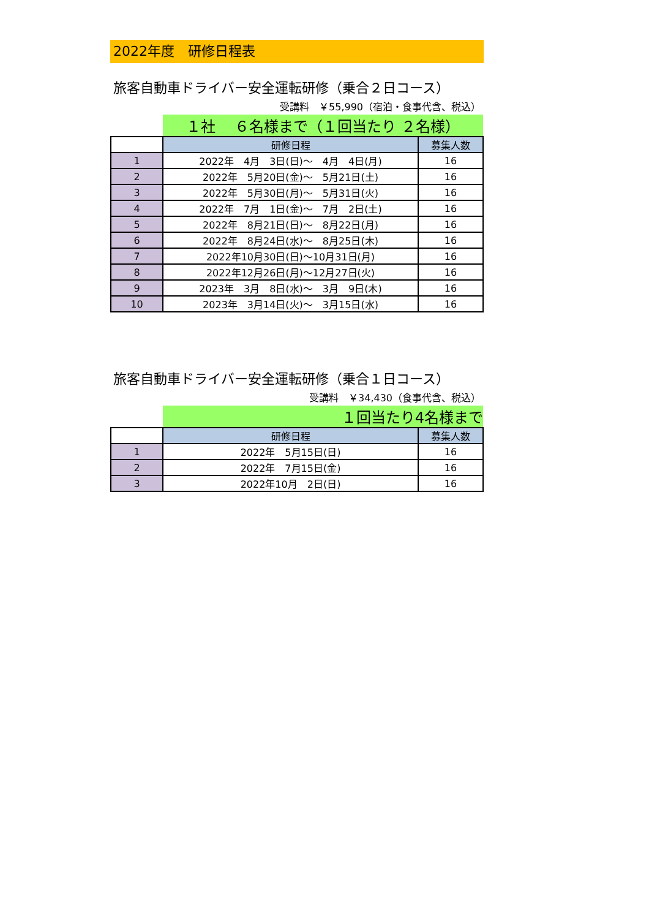2022年度　研修日程表
旅客自動車ドライバー安全運転研修（乗合２日コース）
受講料　￥55,990（宿泊・食事代含、税込）
| | １社 ６名様まで（１回当たり ２名様） | |
| | 研修日程 | 募集人数 |
| 1 | 2022年 4月 3日(日)～ 4月 4日(月) | 16 |
| 2 | 2022年 5月20日(金)～ 5月21日(土) | 16 |
| 3 | 2022年 5月30日(月)～ 5月31日(火) | 16 |
| 4 | 2022年 7月 1日(金)～ 7月 2日(土) | 16 |
| 5 | 2022年 8月21日(日)～ 8月22日(月) | 16 |
| 6 | 2022年 8月24日(水)～ 8月25日(木) | 16 |
| 7 | 2022年10月30日(日)～10月31日(月) | 16 |
| 8 | 2022年12月26日(月)～12月27日(火) | 16 |
| 9 | 2023年 3月 8日(水)～ 3月 9日(木) | 16 |
| 10 | 2023年 3月14日(火)～ 3月15日(水) | 16 |
旅客自動車ドライバー安全運転研修（乗合１日コース）
受講料　￥34,430（食事代含、税込）
| | １回当たり4名様まで | |
| | 研修日程 | 募集人数 |
| 1 | 2022年 5月15日(日) | 16 |
| 2 | 2022年 7月15日(金) | 16 |
| 3 | 2022年10月 2日(日) | 16 |